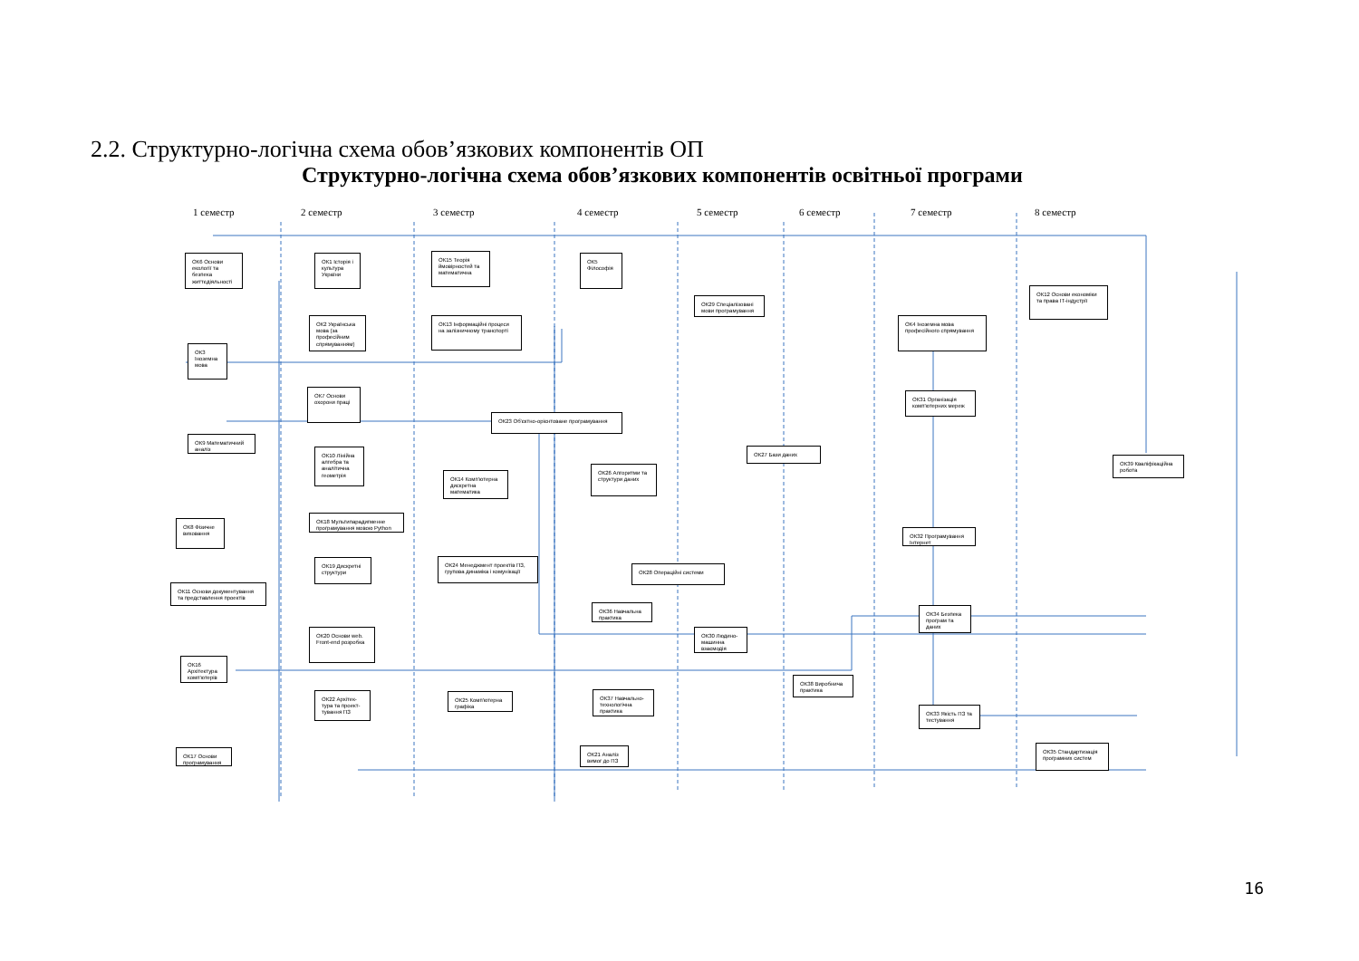2.2. Структурно-логічна схема обов’язкових компонентів ОП
Структурно-логічна схема обов’язкових компонентів освітньої програми
1 семестр 2 семестр 3 семестр 4 семестр 5 семестр 6 семестр 7 семестр 8 семестр
ОК6 Основи екології та безпека життєдіяльності
ОК1 Історія і культура України
ОК15 Теорія ймовірностей та математична
ОК5 Філософія
ОК29 Спеціалізовані мови програмування
ОК12 Основи економіки та права ІТ-індустрії
ОК2 Українська мова (за професійним спрямуванням)
ОК13 Інформаційні процеси на залізничному транспорті
ОК4 Іноземна мова професійного спрямування
ОК3 Іноземна мова
ОК7 Основи охорони праці
ОК31 Організація комп'ютерних мереж
ОК23 Об'єктно-орієнтоване програмування
ОК9 Математичний аналіз
ОК10 Лінійна алгебра та аналітична геометрія
ОК27 Бази даних
ОК39 Кваліфікаційна робота
ОК14 Комп'ютерна дискретна математика
ОК26 Алгоритми та структури даних
ОК18 Мультипарадигменне програмування мовою Python
ОК8 Фізичне виховання
ОК32 Програмування Інтернет
ОК19 Дискретні структури
ОК24 Менеджмент проектів ПЗ, групова динаміка і комунікації
ОК28 Операційні системи
ОК11 Основи документування та представлення проектів
ОК36 Навчальна практика
ОК34 Безпека програм та даних
ОК20 Основи web. Front-end розробка
ОК30 Людино-машинна взаємодія
ОК16 Архітектура комп'ютерів
ОК38 Виробнича практика
ОК22 Архітек-тура та проект-тування ПЗ
ОК25 Комп'ютерна графіка
ОК37 Навчально-технологічна практика
ОК33 Якість ПЗ та тестування
ОК21 Аналіз вимог до ПЗ
ОК35 Стандартизація програмних систем
ОК17 Основи програмування
16